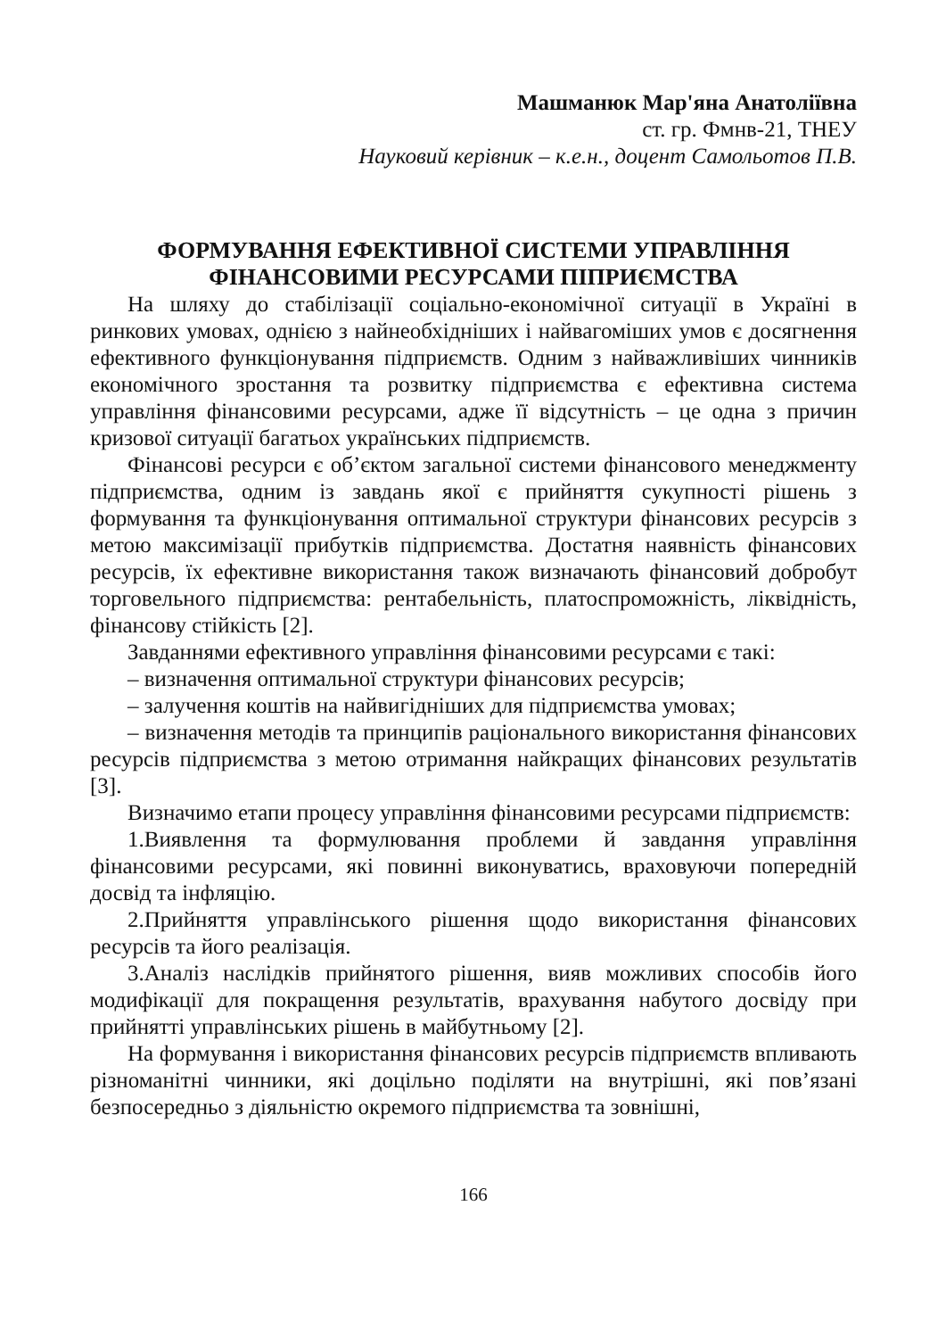Машманюк Мар'яна Анатоліївна
ст. гр. Фмнв-21, ТНЕУ
Науковий керівник – к.е.н., доцент Самольотов П.В.
ФОРМУВАННЯ ЕФЕКТИВНОЇ СИСТЕМИ УПРАВЛІННЯ
ФІНАНСОВИМИ РЕСУРСАМИ ПІПРИЄМСТВА
На шляху до стабілізації соціально-економічної ситуації в Україні в ринкових умовах, однією з найнеобхідніших і найвагоміших умов є досягнення ефективного функціонування підприємств. Одним з найважливіших чинників економічного зростання та розвитку підприємства є ефективна система управління фінансовими ресурсами, адже її відсутність – це одна з причин кризової ситуації багатьох українських підприємств.
Фінансові ресурси є об’єктом загальної системи фінансового менеджменту підприємства, одним із завдань якої є прийняття сукупності рішень з формування та функціонування оптимальної структури фінансових ресурсів з метою максимізації прибутків підприємства. Достатня наявність фінансових ресурсів, їх ефективне використання також визначають фінансовий добробут торговельного підприємства: рентабельність, платоспроможність, ліквідність, фінансову стійкість [2].
Завданнями ефективного управління фінансовими ресурсами є такі:
– визначення оптимальної структури фінансових ресурсів;
– залучення коштів на найвигідніших для підприємства умовах;
– визначення методів та принципів раціонального використання фінансових ресурсів підприємства з метою отримання найкращих фінансових результатів [3].
Визначимо етапи процесу управління фінансовими ресурсами підприємств:
1.Виявлення та формулювання проблеми й завдання управління фінансовими ресурсами, які повинні виконуватись, враховуючи попередній досвід та інфляцію.
2.Прийняття управлінського рішення щодо використання фінансових ресурсів та його реалізація.
3.Аналіз наслідків прийнятого рішення, вияв можливих способів його модифікації для покращення результатів, врахування набутого досвіду при прийнятті управлінських рішень в майбутньому [2].
На формування і використання фінансових ресурсів підприємств впливають різноманітні чинники, які доцільно поділяти на внутрішні, які пов’язані безпосередньо з діяльністю окремого підприємства та зовнішні,
166